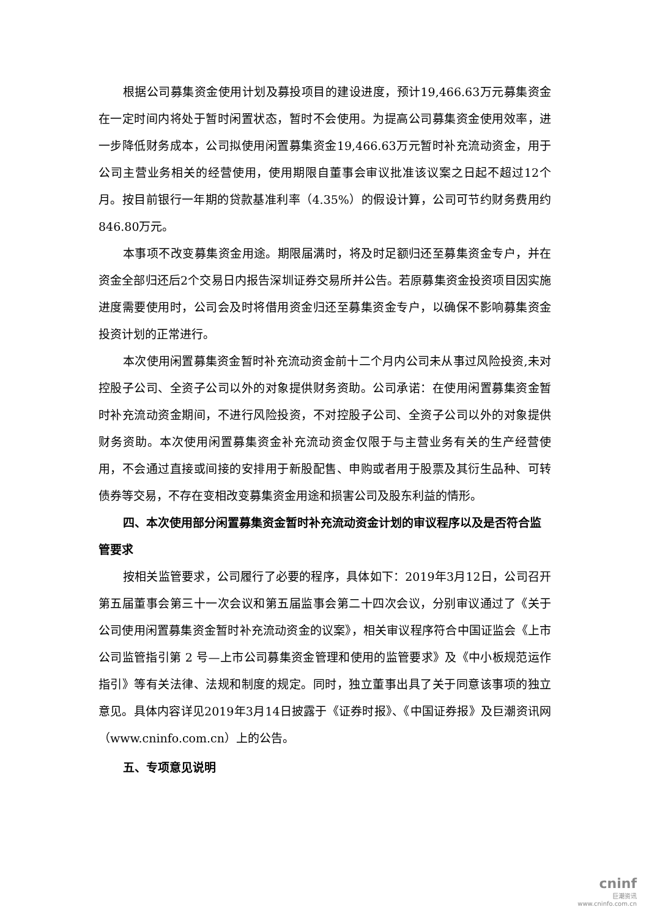根据公司募集资金使用计划及募投项目的建设进度，预计19,466.63万元募集资金在一定时间内将处于暂时闲置状态，暂时不会使用。为提高公司募集资金使用效率，进一步降低财务成本，公司拟使用闲置募集资金19,466.63万元暂时补充流动资金，用于公司主营业务相关的经营使用，使用期限自董事会审议批准该议案之日起不超过12个月。按目前银行一年期的贷款基准利率（4.35%）的假设计算，公司可节约财务费用约846.80万元。
本事项不改变募集资金用途。期限届满时，将及时足额归还至募集资金专户，并在资金全部归还后2个交易日内报告深圳证券交易所并公告。若原募集资金投资项目因实施进度需要使用时，公司会及时将借用资金归还至募集资金专户，以确保不影响募集资金投资计划的正常进行。
本次使用闲置募集资金暂时补充流动资金前十二个月内公司未从事过风险投资,未对控股子公司、全资子公司以外的对象提供财务资助。公司承诺：在使用闲置募集资金暂时补充流动资金期间，不进行风险投资，不对控股子公司、全资子公司以外的对象提供财务资助。本次使用闲置募集资金补充流动资金仅限于与主营业务有关的生产经营使用，不会通过直接或间接的安排用于新股配售、申购或者用于股票及其衍生品种、可转债券等交易，不存在变相改变募集资金用途和损害公司及股东利益的情形。
四、本次使用部分闲置募集资金暂时补充流动资金计划的审议程序以及是否符合监管要求
按相关监管要求，公司履行了必要的程序，具体如下：2019年3月12日，公司召开第五届董事会第三十一次会议和第五届监事会第二十四次会议，分别审议通过了《关于公司使用闲置募集资金暂时补充流动资金的议案》，相关审议程序符合中国证监会《上市公司监管指引第 2 号—上市公司募集资金管理和使用的监管要求》及《中小板规范运作指引》等有关法律、法规和制度的规定。同时，独立董事出具了关于同意该事项的独立意见。具体内容详见2019年3月14日披露于《证券时报》、《中国证券报》及巨潮资讯网（www.cninfo.com.cn）上的公告。
五、专项意见说明
cninf
巨潮资讯
www.cninfo.com.cn